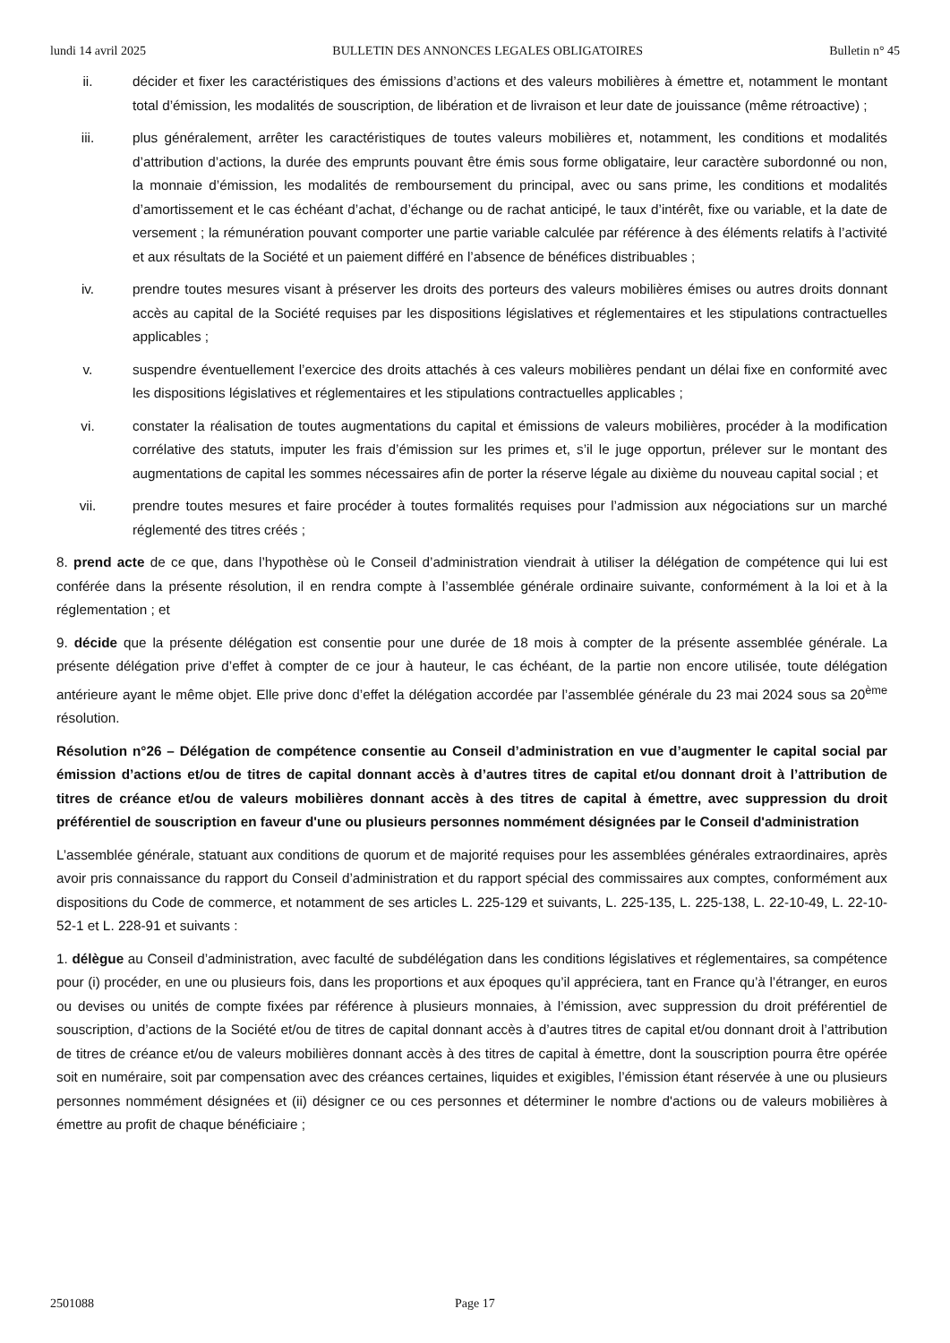lundi 14 avril 2025 BULLETIN DES ANNONCES LEGALES OBLIGATOIRES Bulletin n° 45
ii. décider et fixer les caractéristiques des émissions d’actions et des valeurs mobilières à émettre et, notamment le montant total d’émission, les modalités de souscription, de libération et de livraison et leur date de jouissance (même rétroactive) ;
iii. plus généralement, arrêter les caractéristiques de toutes valeurs mobilières et, notamment, les conditions et modalités d’attribution d’actions, la durée des emprunts pouvant être émis sous forme obligataire, leur caractère subordonné ou non, la monnaie d’émission, les modalités de remboursement du principal, avec ou sans prime, les conditions et modalités d’amortissement et le cas échéant d’achat, d’échange ou de rachat anticipé, le taux d’intérêt, fixe ou variable, et la date de versement ; la rémunération pouvant comporter une partie variable calculée par référence à des éléments relatifs à l’activité et aux résultats de la Société et un paiement différé en l’absence de bénéfices distribuables ;
iv. prendre toutes mesures visant à préserver les droits des porteurs des valeurs mobilières émises ou autres droits donnant accès au capital de la Société requises par les dispositions législatives et réglementaires et les stipulations contractuelles applicables ;
v. suspendre éventuellement l’exercice des droits attachés à ces valeurs mobilières pendant un délai fixe en conformité avec les dispositions législatives et réglementaires et les stipulations contractuelles applicables ;
vi. constater la réalisation de toutes augmentations du capital et émissions de valeurs mobilières, procéder à la modification corrélative des statuts, imputer les frais d’émission sur les primes et, s’il le juge opportun, prélever sur le montant des augmentations de capital les sommes nécessaires afin de porter la réserve légale au dixième du nouveau capital social ; et
vii. prendre toutes mesures et faire procéder à toutes formalités requises pour l’admission aux négociations sur un marché réglementé des titres créés ;
8. prend acte de ce que, dans l’hypothèse où le Conseil d’administration viendrait à utiliser la délégation de compétence qui lui est conférée dans la présente résolution, il en rendra compte à l’assemblée générale ordinaire suivante, conformément à la loi et à la réglementation ; et
9. décide que la présente délégation est consentie pour une durée de 18 mois à compter de la présente assemblée générale. La présente délégation prive d’effet à compter de ce jour à hauteur, le cas échéant, de la partie non encore utilisée, toute délégation antérieure ayant le même objet. Elle prive donc d’effet la délégation accordée par l’assemblée générale du 23 mai 2024 sous sa 20<sup>ème</sup> résolution.
Résolution n°26 – Délégation de compétence consentie au Conseil d’administration en vue d’augmenter le capital social par émission d’actions et/ou de titres de capital donnant accès à d’autres titres de capital et/ou donnant droit à l’attribution de titres de créance et/ou de valeurs mobilières donnant accès à des titres de capital à émettre, avec suppression du droit préférentiel de souscription en faveur d'une ou plusieurs personnes nommément désignées par le Conseil d'administration
L’assemblée générale, statuant aux conditions de quorum et de majorité requises pour les assemblées générales extraordinaires, après avoir pris connaissance du rapport du Conseil d’administration et du rapport spécial des commissaires aux comptes, conformément aux dispositions du Code de commerce, et notamment de ses articles L. 225-129 et suivants, L. 225-135, L. 225-138, L. 22-10-49, L. 22-10-52-1 et L. 228-91 et suivants :
1. délègue au Conseil d’administration, avec faculté de subdélégation dans les conditions législatives et réglementaires, sa compétence pour (i) procéder, en une ou plusieurs fois, dans les proportions et aux époques qu’il appréciera, tant en France qu’à l’étranger, en euros ou devises ou unités de compte fixées par référence à plusieurs monnaies, à l’émission, avec suppression du droit préférentiel de souscription, d’actions de la Société et/ou de titres de capital donnant accès à d’autres titres de capital et/ou donnant droit à l’attribution de titres de créance et/ou de valeurs mobilières donnant accès à des titres de capital à émettre, dont la souscription pourra être opérée soit en numéraire, soit par compensation avec des créances certaines, liquides et exigibles, l’émission étant réservée à une ou plusieurs personnes nommément désignées et (ii) désigner ce ou ces personnes et déterminer le nombre d'actions ou de valeurs mobilières à émettre au profit de chaque bénéficiaire ;
2501088 Page 17